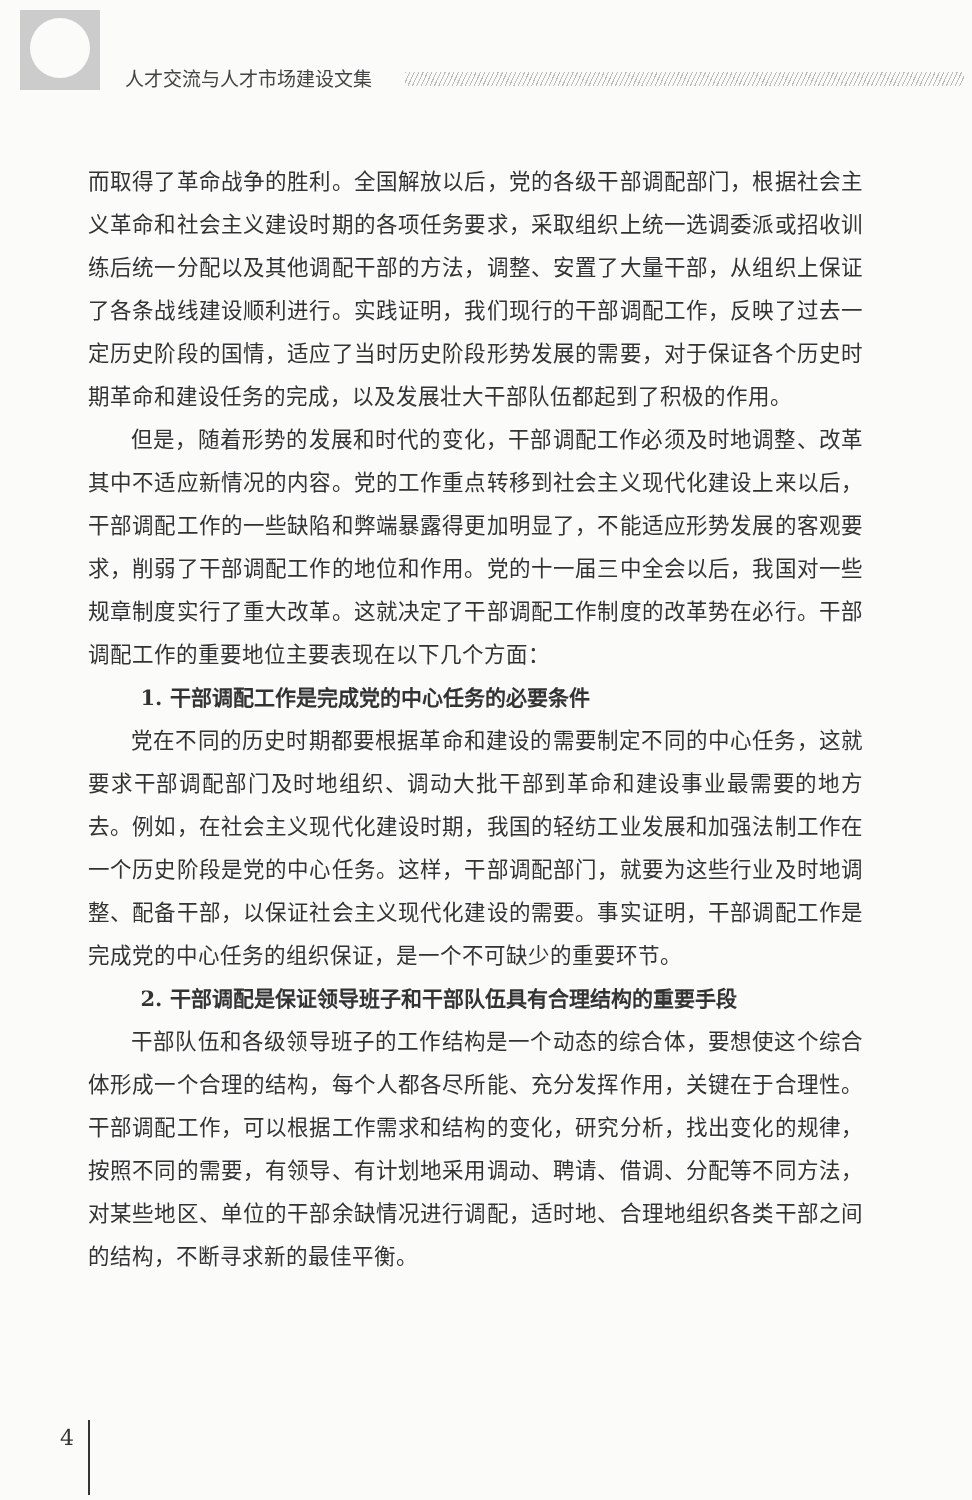人才交流与人才市场建设文集
而取得了革命战争的胜利。全国解放以后，党的各级干部调配部门，根据社会主义革命和社会主义建设时期的各项任务要求，采取组织上统一选调委派或招收训练后统一分配以及其他调配干部的方法，调整、安置了大量干部，从组织上保证了各条战线建设顺利进行。实践证明，我们现行的干部调配工作，反映了过去一定历史阶段的国情，适应了当时历史阶段形势发展的需要，对于保证各个历史时期革命和建设任务的完成，以及发展壮大干部队伍都起到了积极的作用。
但是，随着形势的发展和时代的变化，干部调配工作必须及时地调整、改革其中不适应新情况的内容。党的工作重点转移到社会主义现代化建设上来以后，干部调配工作的一些缺陷和弊端暴露得更加明显了，不能适应形势发展的客观要求，削弱了干部调配工作的地位和作用。党的十一届三中全会以后，我国对一些规章制度实行了重大改革。这就决定了干部调配工作制度的改革势在必行。干部调配工作的重要地位主要表现在以下几个方面：
1. 干部调配工作是完成党的中心任务的必要条件
党在不同的历史时期都要根据革命和建设的需要制定不同的中心任务，这就要求干部调配部门及时地组织、调动大批干部到革命和建设事业最需要的地方去。例如，在社会主义现代化建设时期，我国的轻纺工业发展和加强法制工作在一个历史阶段是党的中心任务。这样，干部调配部门，就要为这些行业及时地调整、配备干部，以保证社会主义现代化建设的需要。事实证明，干部调配工作是完成党的中心任务的组织保证，是一个不可缺少的重要环节。
2. 干部调配是保证领导班子和干部队伍具有合理结构的重要手段
干部队伍和各级领导班子的工作结构是一个动态的综合体，要想使这个综合体形成一个合理的结构，每个人都各尽所能、充分发挥作用，关键在于合理性。干部调配工作，可以根据工作需求和结构的变化，研究分析，找出变化的规律，按照不同的需要，有领导、有计划地采用调动、聘请、借调、分配等不同方法，对某些地区、单位的干部余缺情况进行调配，适时地、合理地组织各类干部之间的结构，不断寻求新的最佳平衡。
4